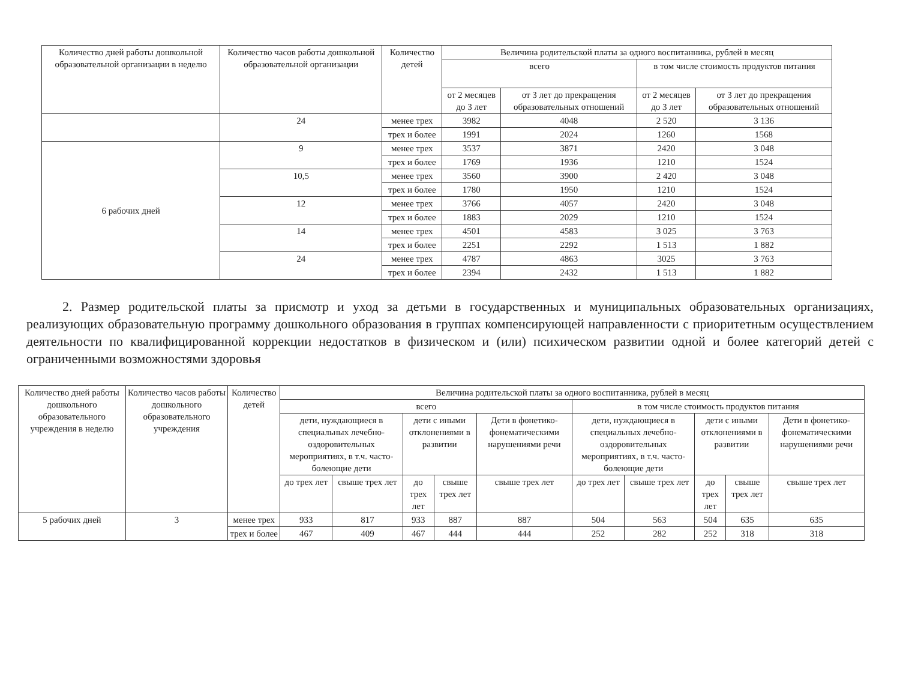| Количество дней работы дошкольной образовательной организации в неделю | Количество часов работы дошкольной образовательной организации | Количество детей | Величина родительской платы за одного воспитанника, рублей в месяц | | | |
| --- | --- | --- | --- | --- | --- | --- |
| | | | всего | | в том числе стоимость продуктов питания | |
| | | | от 2 месяцев до 3 лет | от 3 лет до прекращения образовательных отношений | от 2 месяцев до 3 лет | от 3 лет до прекращения образовательных отношений |
| | 24 | менее трех | 3982 | 4048 | 2 520 | 3 136 |
| | | трех и более | 1991 | 2024 | 1260 | 1568 |
| 6 рабочих дней | 9 | менее трех | 3537 | 3871 | 2420 | 3 048 |
| | | трех и более | 1769 | 1936 | 1210 | 1524 |
| | 10,5 | менее трех | 3560 | 3900 | 2 420 | 3 048 |
| | | трех и более | 1780 | 1950 | 1210 | 1524 |
| | 12 | менее трех | 3766 | 4057 | 2420 | 3 048 |
| | | трех и более | 1883 | 2029 | 1210 | 1524 |
| | 14 | менее трех | 4501 | 4583 | 3 025 | 3 763 |
| | | трех и более | 2251 | 2292 | 1 513 | 1 882 |
| | 24 | менее трех | 4787 | 4863 | 3025 | 3 763 |
| | | трех и более | 2394 | 2432 | 1 513 | 1 882 |
2. Размер родительской платы за присмотр и уход за детьми в государственных и муниципальных образовательных организациях, реализующих образовательную программу дошкольного образования в группах компенсирующей направленности с приоритетным осуществлением деятельности по квалифицированной коррекции недостатков в физическом и (или) психическом развитии одной и более категорий детей с ограниченными возможностями здоровья
| Количество дней работы дошкольного образовательного учреждения в неделю | Количество часов работы дошкольного образовательного учреждения | Количество детей | Величина родительской платы за одного воспитанника, рублей в месяц | | | | | | | | | |
| --- | --- | --- | --- | --- | --- | --- | --- | --- | --- | --- | --- | --- |
| | | | всего | | | | | в том числе стоимость продуктов питания | | | | |
| | | | дети, нуждающиеся в специальных лечебно-оздоровительных мероприятиях, в т.ч. часто-болеющие дети | | дети с иными отклонениями в развитии | | Дети в фонетико-фонематическими нарушениями речи | дети, нуждающиеся в специальных лечебно-оздоровительных мероприятиях, в т.ч. часто-болеющие дети | | дети с иными отклонениями в развитии | | Дети в фонетико-фонематическими нарушениями речи |
| | | | до трех лет | свыше трех лет | до трех лет | свыше трех лет | свыше трех лет | до трех лет | свыше трех лет | до трех лет | свыше трех лет | свыше трех лет |
| 5 рабочих дней | 3 | менее трех | 933 | 817 | 933 | 887 | 887 | 504 | 563 | 504 | 635 | 635 |
| | | трех и более | 467 | 409 | 467 | 444 | 444 | 252 | 282 | 252 | 318 | 318 |